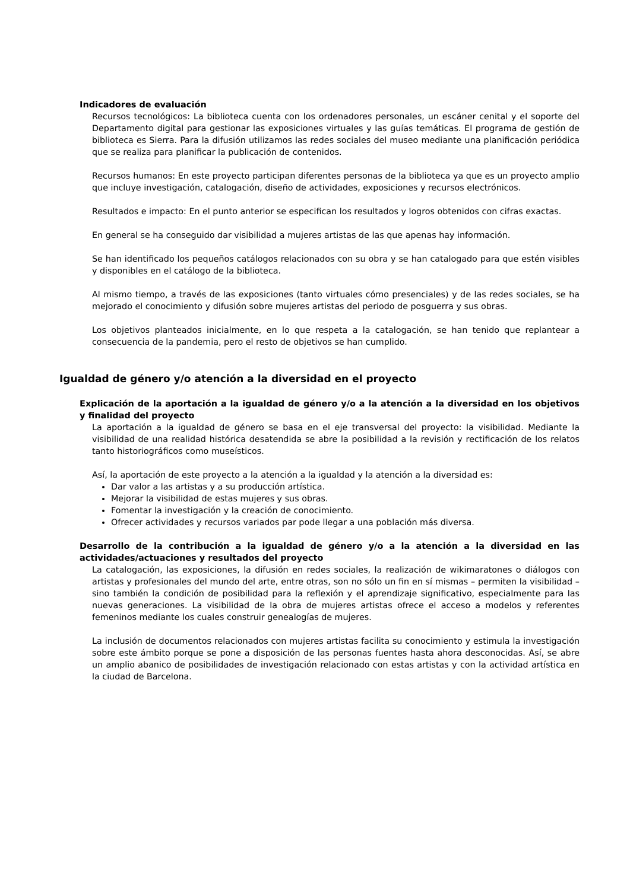Indicadores de evaluación
Recursos tecnológicos: La biblioteca cuenta con los ordenadores personales, un escáner cenital y el soporte del Departamento digital para gestionar las exposiciones virtuales y las guías temáticas. El programa de gestión de biblioteca es Sierra. Para la difusión utilizamos las redes sociales del museo mediante una planificación periódica que se realiza para planificar la publicación de contenidos.
Recursos humanos: En este proyecto participan diferentes personas de la biblioteca ya que es un proyecto amplio que incluye investigación, catalogación, diseño de actividades, exposiciones y recursos electrónicos.
Resultados e impacto: En el punto anterior se especifican los resultados y logros obtenidos con cifras exactas.
En general se ha conseguido dar visibilidad a mujeres artistas de las que apenas hay información.
Se han identificado los pequeños catálogos relacionados con su obra y se han catalogado para que estén visibles y disponibles en el catálogo de la biblioteca.
Al mismo tiempo, a través de las exposiciones (tanto virtuales cómo presenciales) y de las redes sociales, se ha mejorado el conocimiento y difusión sobre mujeres artistas del periodo de posguerra y sus obras.
Los objetivos planteados inicialmente, en lo que respeta a la catalogación, se han tenido que replantear a consecuencia de la pandemia, pero el resto de objetivos se han cumplido.
Igualdad de género y/o atención a la diversidad en el proyecto
Explicación de la aportación a la igualdad de género y/o a la atención a la diversidad en los objetivos y finalidad del proyecto
La aportación a la igualdad de género se basa en el eje transversal del proyecto: la visibilidad. Mediante la visibilidad de una realidad histórica desatendida se abre la posibilidad a la revisión y rectificación de los relatos tanto historiográficos como museísticos.
Así, la aportación de este proyecto a la atención a la igualdad y la atención a la diversidad es:
Dar valor a las artistas y a su producción artística.
Mejorar la visibilidad de estas mujeres y sus obras.
Fomentar la investigación y la creación de conocimiento.
Ofrecer actividades y recursos variados par pode llegar a una población más diversa.
Desarrollo de la contribución a la igualdad de género y/o a la atención a la diversidad en las actividades/actuaciones y resultados del proyecto
La catalogación, las exposiciones, la difusión en redes sociales, la realización de wikimaratones o diálogos con artistas y profesionales del mundo del arte, entre otras, son no sólo un fin en sí mismas – permiten la visibilidad – sino también la condición de posibilidad para la reflexión y el aprendizaje significativo, especialmente para las nuevas generaciones. La visibilidad de la obra de mujeres artistas ofrece el acceso a modelos y referentes femeninos mediante los cuales construir genealogías de mujeres.
La inclusión de documentos relacionados con mujeres artistas facilita su conocimiento y estimula la investigación sobre este ámbito porque se pone a disposición de las personas fuentes hasta ahora desconocidas. Así, se abre un amplio abanico de posibilidades de investigación relacionado con estas artistas y con la actividad artística en la ciudad de Barcelona.